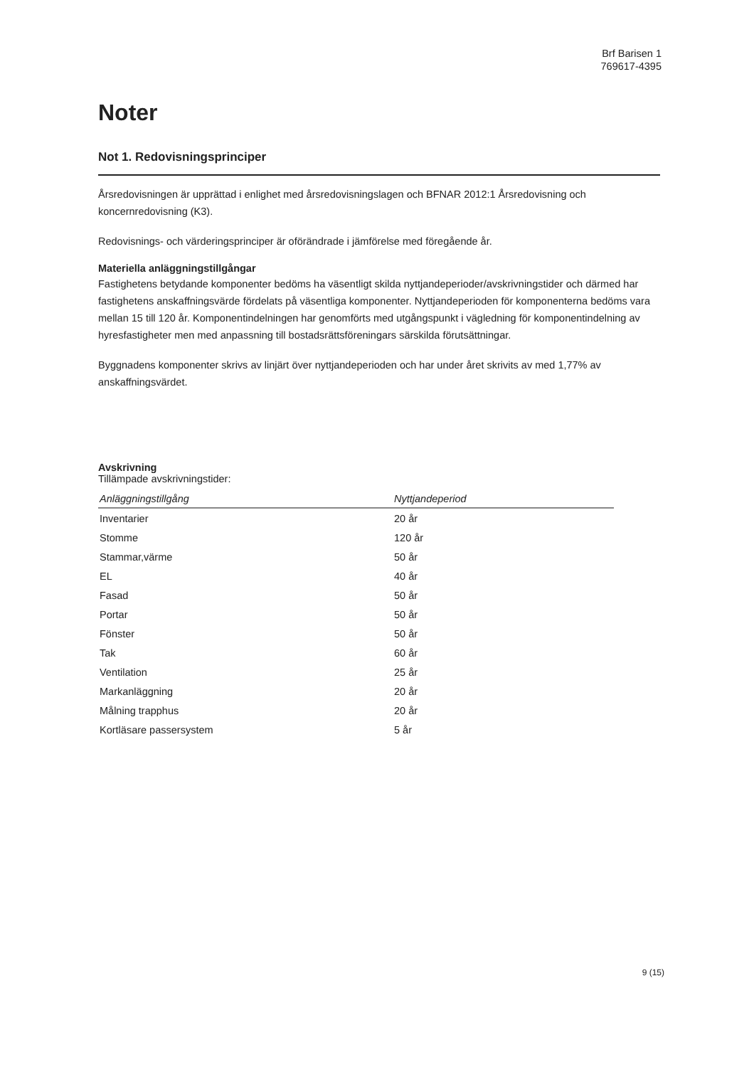Brf Barisen 1
769617-4395
Noter
Not 1. Redovisningsprinciper
Årsredovisningen är upprättad i enlighet med årsredovisningslagen och BFNAR 2012:1 Årsredovisning och koncernredovisning (K3).
Redovisnings- och värderingsprinciper är oförändrade i jämförelse med föregående år.
Materiella anläggningstillgångar
Fastighetens betydande komponenter bedöms ha väsentligt skilda nyttjandeperioder/avskrivningstider och därmed har fastighetens anskaffningsvärde fördelats på väsentliga komponenter. Nyttjandeperioden för komponenterna bedöms vara mellan 15 till 120 år. Komponentindelningen har genomförts med utgångspunkt i vägledning för komponentindelning av hyresfastigheter men med anpassning till bostadsrättsföreningars särskilda förutsättningar.
Byggnadens komponenter skrivs av linjärt över nyttjandeperioden och har under året skrivits av med 1,77% av anskaffningsvärdet.
Avskrivning
Tillämpade avskrivningstider:
| Anläggningstillgång | Nyttjandeperiod |
| --- | --- |
| Inventarier | 20 år |
| Stomme | 120 år |
| Stammar,värme | 50 år |
| EL | 40 år |
| Fasad | 50 år |
| Portar | 50 år |
| Fönster | 50 år |
| Tak | 60 år |
| Ventilation | 25 år |
| Markanläggning | 20 år |
| Målning trapphus | 20 år |
| Kortläsare passersystem | 5 år |
9 (15)